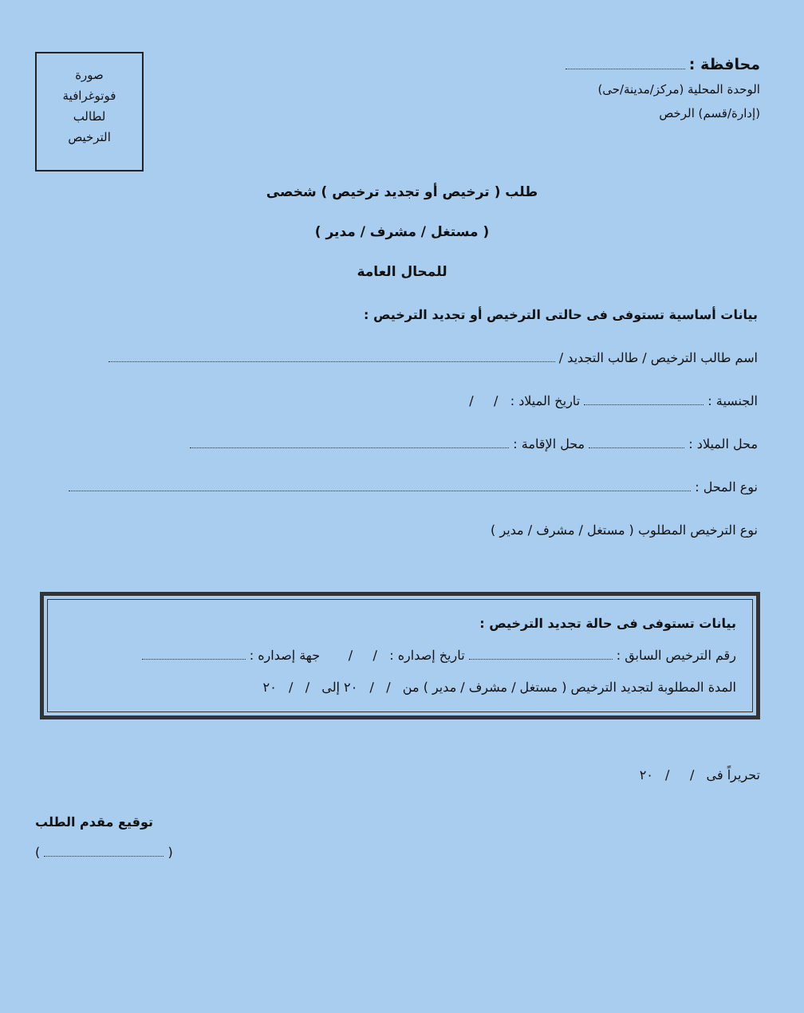محافظة :
الوحدة المحلية (مركز/مدينة/حى)
(إدارة/قسم) الرخص
صورة
فوتوغرافية
لطالب
الترخيص
طلب ( ترخيص أو تجديد ترخيص ) شخصى
( مستغل / مشرف / مدير )
للمحال العامة
بيانات أساسية تستوفى فى حالتى الترخيص أو تجديد الترخيص :
اسم طالب الترخيص / طالب التجديد /
الجنسية : تاريخ الميلاد : / /
محل الميلاد : محل الإقامة :
نوع المحل :
نوع الترخيص المطلوب ( مستغل / مشرف / مدير )
بيانات تستوفى فى حالة تجديد الترخيص :
رقم الترخيص السابق : تاريخ إصداره : / / جهة إصداره :
المدة المطلوبة لتجديد الترخيص ( مستغل / مشرف / مدير ) من / / ٢٠ إلى / / ٢٠
تحريراً فى / / ٢٠
توقيع مقدم الطلب
( )